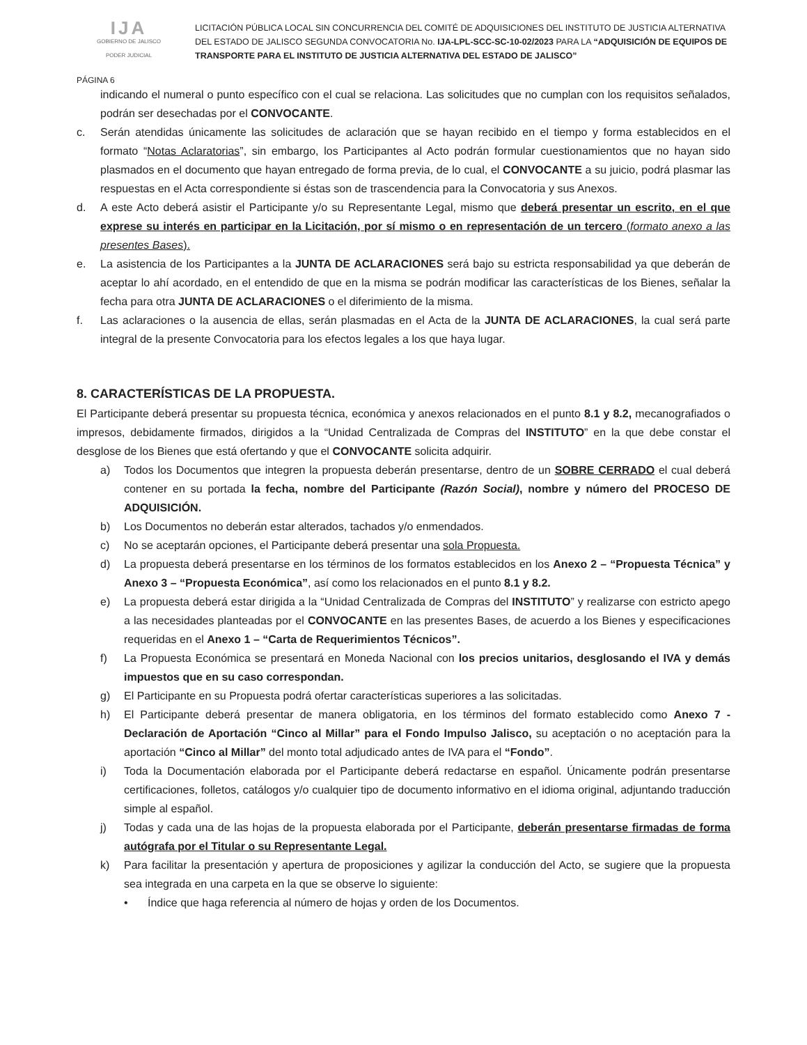IJA
GOBIERNO DE JALISCO
PODER JUDICIAL
LICITACIÓN PÚBLICA LOCAL SIN CONCURRENCIA DEL COMITÉ DE ADQUISICIONES DEL INSTITUTO DE JUSTICIA ALTERNATIVA DEL ESTADO DE JALISCO SEGUNDA CONVOCATORIA No. IJA-LPL-SCC-SC-10-02/2023 PARA LA “ADQUISICIÓN DE EQUIPOS DE TRANSPORTE PARA EL INSTITUTO DE JUSTICIA ALTERNATIVA DEL ESTADO DE JALISCO”
PÁGINA 6
indicando el numeral o punto específico con el cual se relaciona. Las solicitudes que no cumplan con los requisitos señalados, podrán ser desechadas por el CONVOCANTE.
c. Serán atendidas únicamente las solicitudes de aclaración que se hayan recibido en el tiempo y forma establecidos en el formato “Notas Aclaratorias”, sin embargo, los Participantes al Acto podrán formular cuestionamientos que no hayan sido plasmados en el documento que hayan entregado de forma previa, de lo cual, el CONVOCANTE a su juicio, podrá plasmar las respuestas en el Acta correspondiente si éstas son de trascendencia para la Convocatoria y sus Anexos.
d. A este Acto deberá asistir el Participante y/o su Representante Legal, mismo que deberá presentar un escrito, en el que exprese su interés en participar en la Licitación, por sí mismo o en representación de un tercero (formato anexo a las presentes Bases).
e. La asistencia de los Participantes a la JUNTA DE ACLARACIONES será bajo su estricta responsabilidad ya que deberán de aceptar lo ahí acordado, en el entendido de que en la misma se podrán modificar las características de los Bienes, señalar la fecha para otra JUNTA DE ACLARACIONES o el diferimiento de la misma.
f. Las aclaraciones o la ausencia de ellas, serán plasmadas en el Acta de la JUNTA DE ACLARACIONES, la cual será parte integral de la presente Convocatoria para los efectos legales a los que haya lugar.
8. CARACTERÍSTICAS DE LA PROPUESTA.
El Participante deberá presentar su propuesta técnica, económica y anexos relacionados en el punto 8.1 y 8.2, mecanografiados o impresos, debidamente firmados, dirigidos a la “Unidad Centralizada de Compras del INSTITUTO” en la que debe constar el desglose de los Bienes que está ofertando y que el CONVOCANTE solicita adquirir.
a) Todos los Documentos que integren la propuesta deberán presentarse, dentro de un SOBRE CERRADO el cual deberá contener en su portada la fecha, nombre del Participante (Razón Social), nombre y número del PROCESO DE ADQUISICIÓN.
b) Los Documentos no deberán estar alterados, tachados y/o enmendados.
c) No se aceptarán opciones, el Participante deberá presentar una sola Propuesta.
d) La propuesta deberá presentarse en los términos de los formatos establecidos en los Anexo 2 – “Propuesta Técnica” y Anexo 3 – “Propuesta Económica”, así como los relacionados en el punto 8.1 y 8.2.
e) La propuesta deberá estar dirigida a la “Unidad Centralizada de Compras del INSTITUTO” y realizarse con estricto apego a las necesidades planteadas por el CONVOCANTE en las presentes Bases, de acuerdo a los Bienes y especificaciones requeridas en el Anexo 1 – “Carta de Requerimientos Técnicos”.
f) La Propuesta Económica se presentará en Moneda Nacional con los precios unitarios, desglosando el IVA y demás impuestos que en su caso correspondan.
g) El Participante en su Propuesta podrá ofertar características superiores a las solicitadas.
h) El Participante deberá presentar de manera obligatoria, en los términos del formato establecido como Anexo 7 - Declaración de Aportación “Cinco al Millar” para el Fondo Impulso Jalisco, su aceptación o no aceptación para la aportación “Cinco al Millar” del monto total adjudicado antes de IVA para el “Fondo”.
i) Toda la Documentación elaborada por el Participante deberá redactarse en español. Únicamente podrán presentarse certificaciones, folletos, catálogos y/o cualquier tipo de documento informativo en el idioma original, adjuntando traducción simple al español.
j) Todas y cada una de las hojas de la propuesta elaborada por el Participante, deberán presentarse firmadas de forma autógrafa por el Titular o su Representante Legal.
k) Para facilitar la presentación y apertura de proposiciones y agilizar la conducción del Acto, se sugiere que la propuesta sea integrada en una carpeta en la que se observe lo siguiente:
• Índice que haga referencia al número de hojas y orden de los Documentos.